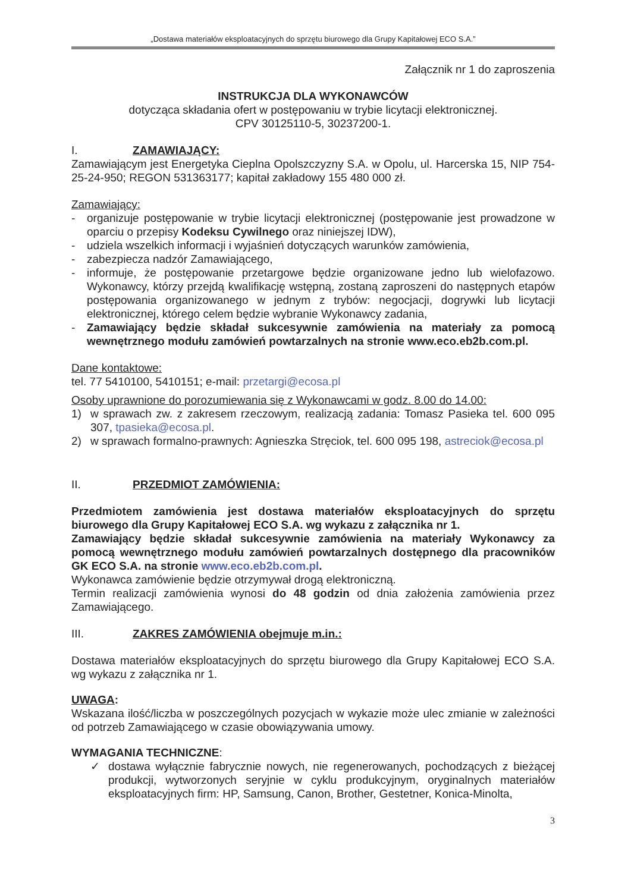„Dostawa materiałów eksploatacyjnych do sprzętu biurowego dla Grupy Kapitałowej ECO S.A.”
Załącznik nr 1 do zaproszenia
INSTRUKCJA DLA WYKONAWCÓW
dotycząca składania ofert w postępowaniu w trybie licytacji elektronicznej.
CPV 30125110-5, 30237200-1.
I. ZAMAWIAJĄCY:
Zamawiającym jest Energetyka Cieplna Opolszczyzny S.A. w Opolu, ul. Harcerska 15, NIP 754-25-24-950; REGON 531363177; kapitał zakładowy 155 480 000 zł.
Zamawiający:
- organizuje postępowanie w trybie licytacji elektronicznej (postępowanie jest prowadzone w oparciu o przepisy Kodeksu Cywilnego oraz niniejszej IDW),
- udziela wszelkich informacji i wyjaśnień dotyczących warunków zamówienia,
- zabezpiecza nadzór Zamawiającego,
- informuje, że postępowanie przetargowe będzie organizowane jedno lub wielofazowo. Wykonawcy, którzy przejdą kwalifikację wstępną, zostaną zaproszeni do następnych etapów postępowania organizowanego w jednym z trybów: negocjacji, dogrywki lub licytacji elektronicznej, którego celem będzie wybranie Wykonawcy zadania,
- Zamawiający będzie składał sukcesywnie zamówienia na materiały za pomocą wewnętrznego modułu zamówień powtarzalnych na stronie www.eco.eb2b.com.pl.
Dane kontaktowe:
tel. 77 5410100, 5410151; e-mail: przetargi@ecosa.pl
Osoby uprawnione do porozumiewania się z Wykonawcami w godz. 8.00 do 14.00:
1) w sprawach zw. z zakresem rzeczowym, realizacją zadania: Tomasz Pasieka tel. 600 095 307, tpasieka@ecosa.pl.
2) w sprawach formalno-prawnych: Agnieszka Stręciok, tel. 600 095 198, astreciok@ecosa.pl
II. PRZEDMIOT ZAMÓWIENIA:
Przedmiotem zamówienia jest dostawa materiałów eksploatacyjnych do sprzętu biurowego dla Grupy Kapitałowej ECO S.A. wg wykazu z załącznika nr 1.
Zamawiający będzie składał sukcesywnie zamówienia na materiały Wykonawcy za pomocą wewnętrznego modułu zamówień powtarzalnych dostępnego dla pracowników GK ECO S.A. na stronie www.eco.eb2b.com.pl.
Wykonawca zamówienie będzie otrzymywał drogą elektroniczną.
Termin realizacji zamówienia wynosi do 48 godzin od dnia założenia zamówienia przez Zamawiającego.
III. ZAKRES ZAMÓWIENIA obejmuje m.in.:
Dostawa materiałów eksploatacyjnych do sprzętu biurowego dla Grupy Kapitałowej ECO S.A. wg wykazu z załącznika nr 1.
UWAGA:
Wskazana ilość/liczba w poszczególnych pozycjach w wykazie może ulec zmianie w zależności od potrzeb Zamawiającego w czasie obowiązywania umowy.
WYMAGANIA TECHNICZNE:
✓ dostawa wyłącznie fabrycznie nowych, nie regenerowanych, pochodzących z bieżącej produkcji, wytworzonych seryjnie w cyklu produkcyjnym, oryginalnych materiałów eksploatacyjnych firm: HP, Samsung, Canon, Brother, Gestetner, Konica-Minolta,
3